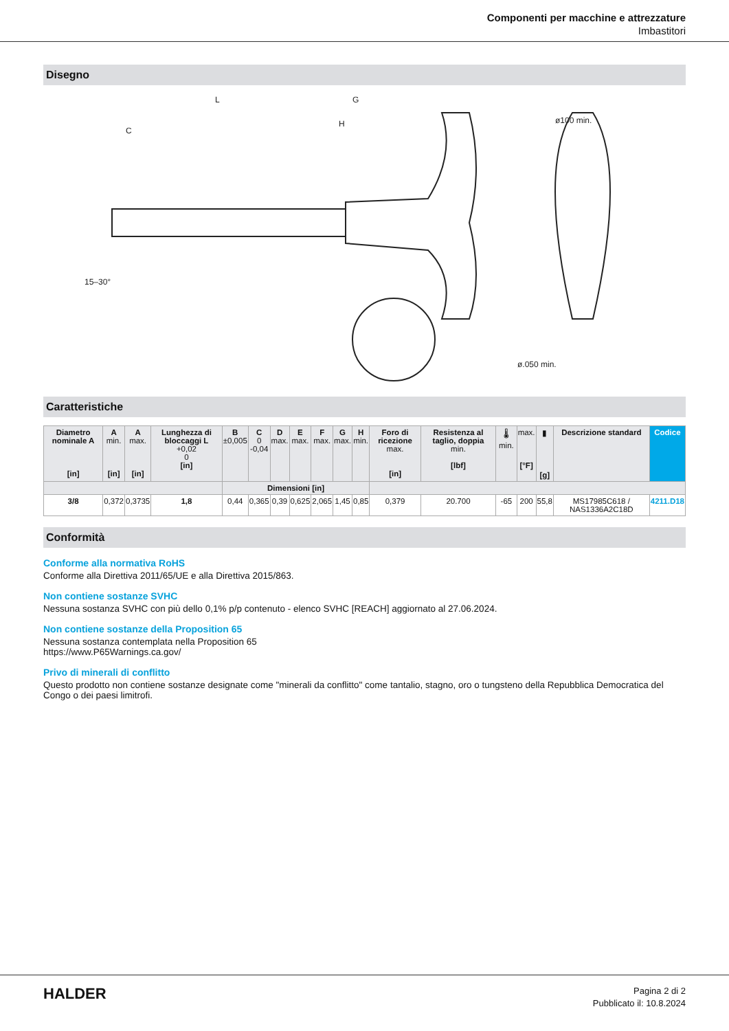Componenti per macchine e attrezzature
Imbastitori
Disegno
L
G
H
C
ø.050 min.
ø100 min.
15–30°
Caratteristiche
| Diametro nominale A [in] | A min. [in] | A max. [in] | Lunghezza di bloccaggi L +0,02 0 [in] | B ±0,005 | C 0 -0,04 | D max. | E max. | F max. | G max. | H min. | Foro di ricezione max. [in] | Resistenza al taglio, doppia min. [lbf] | 🌡 min. | max. [°F] | ▮ [g] | Descrizione standard | Codice |
| --- | --- | --- | --- | --- | --- | --- | --- | --- | --- | --- | --- | --- | --- | --- | --- | --- | --- |
| | | | | Dimensioni [in] | | | | | | | | | | | | | |
| 3/8 | 0,372 | 0,3735 | 1,8 | 0,44 | 0,365 | 0,39 | 0,625 | 2,065 | 1,45 | 0,85 | 0,379 | 20.700 | -65 | 200 | 55,8 | MS17985C618 / NAS1336A2C18D | 4211.D18 |
Conformità
Conforme alla normativa RoHS
Conforme alla Direttiva 2011/65/UE e alla Direttiva 2015/863.
Non contiene sostanze SVHC
Nessuna sostanza SVHC con più dello 0,1% p/p contenuto - elenco SVHC [REACH] aggiornato al 27.06.2024.
Non contiene sostanze della Proposition 65
Nessuna sostanza contemplata nella Proposition 65
https://www.P65Warnings.ca.gov/
Privo di minerali di conflitto
Questo prodotto non contiene sostanze designate come "minerali da conflitto" come tantalio, stagno, oro o tungsteno della Repubblica Democratica del Congo o dei paesi limitrofi.
HALDER
Pagina 2 di 2
Pubblicato il: 10.8.2024